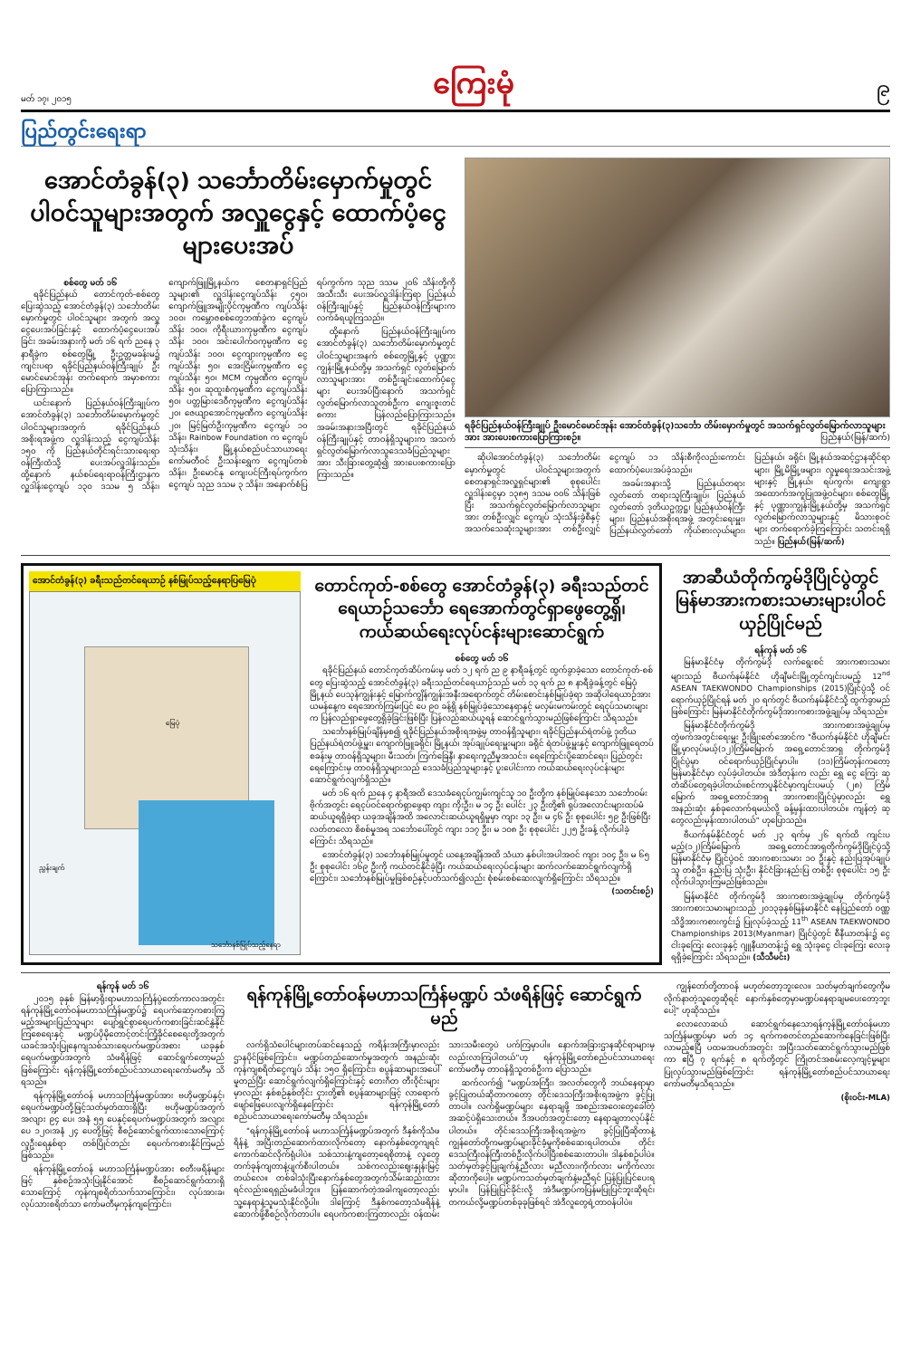မတ် ၁၇၊ ၂၀၁၅
ကြေးမုံ
၉
ပြည်တွင်းရေးရာ
အောင်တံခွန်(၃) သင်္ဘောတိမ်းမှောက်မှုတွင် ပါဝင်သူများအတွက် အလှူငွေနှင့် ထောက်ပံ့ငွေများပေးအပ်
စစ်တွေ မတ် ၁၆
ရခိုင်ပြည်နယ် တောင်ကုတ်-စစ်တွေ ပြေးဆွဲသည့် အောင်တံခွန်(၃) သင်္ဘောတိမ်းမှောက်မှုတွင် ပါဝင်သူများ အတွက် အလှူငွေပေးအပ်ခြင်းနှင့် ထောက်ပံ့ငွေပေးအပ်ခြင်း အခမ်းအနားကို မတ် ၁၆ ရက် ညနေ ၃ နာရီခွဲက စစ်တွေမြို့ ဦးဥတ္တမခန်းမ၌ ကျင်းပရာ ရခိုင်ပြည်နယ်ဝန်ကြီးချုပ် ဦးမောင်မောင်အုန်း တက်ရောက် အမှာစကား ပြောကြားသည်။
ယင်းနောက် ပြည်နယ်ဝန်ကြီးချုပ်က အောင်တံခွန်(၃) သင်္ဘောတိမ်းမှောက်မှုတွင် ပါဝင်သူများအတွက် ရခိုင်ပြည်နယ်အစိုးရအဖွဲ့က လှူဒါန်းသည့် ငွေကျပ်သိန်း ၁၅၀ ကို ပြည်နယ်တိုင်းရင်းသားရေးရာဝန်ကြီးထံသို့ ပေးအပ်လှူဒါန်းသည်။ ထို့နောက် နယ်စပ်ရေးရာဝန်ကြီးဌာနက လှူဒါန်းငွေကျပ် ၁၃၀ ဒသမ ၅ သိန်း၊ ကျောက်ဖြူမြို့နယ်က စေတနာရှင်ပြည်သူများ၏ လှူဒါန်းငွေကျပ်သိန်း ၄၅၀၊ ကျောက်ဖြူအမျိုးပိုင်ကုမ္ပဏီက ကျပ်သိန်း ၁၀၀၊ ကမ္ဘောဇစစ်တွေဘဏ်ခွဲက ငွေကျပ်သိန်း ၁၀၀၊ ကိုရီးယားကုမ္ပဏီက ငွေကျပ်သိန်း ၁၀၀၊ အင်းပေါက်ဝကုမ္ပဏီက ငွေကျပ်သိန်း ၁၀၀၊ ငွေကျားကုမ္ပဏီက ငွေကျပ်သိန်း ၅၀၊ အေးငြိမ်းကုမ္ပဏီက ငွေကျပ်သိန်း ၅၀၊ MCM ကုမ္ပဏီက ငွေကျပ်သိန်း ၅၀၊ ဆုထူးစံကုမ္ပဏီက ငွေကျပ်သိန်း ၅၀၊ ပတ္တမြားဒေဝီကုမ္ပဏီက ငွေကျပ်သိန်း ၂၀၊ ဇေယျာအောင်ကုမ္ပဏီက ငွေကျပ်သိန်း ၂၀၊ မြင့်မြတ်ဦးကုမ္ပဏီက ငွေကျပ် ၁၀ သိန်း၊ Rainbow Foundation က ငွေကျပ်သုံးသိန်း၊ မြို့နယ်စည်ပင်သာယာရေးကော်မတီဝင် ဦးသန်းရွှေက ငွေကျပ်တစ်သိန်း၊ ဦးမောင်နု ကျေးပင်ကြီးရပ်ကွက်က ငွေကျပ် သုည ဒသမ ၃ သိန်း၊ အနောက်စံပြရပ်ကွက်က သုည ဒသမ ၂၀၆ သိန်းတို့ကို အသီးသီး ပေးအပ်လှူဒါန်းကြရာ ပြည်နယ်ဝန်ကြီးချုပ်နှင့် ပြည်နယ်ဝန်ကြီးများက လက်ခံရယူကြသည်။
ထို့နောက် ပြည်နယ်ဝန်ကြီးချုပ်က အောင်တံခွန်(၃) သင်္ဘောတိမ်းမှောက်မှုတွင် ပါဝင်သူများအနက် စစ်တွေမြို့နှင့် ပုဏ္ဏားကျွန်းမြို့နယ်တို့မှ အသက်ရှင် လွတ်မြောက်လာသူများအား တစ်ဦးချင်းထောက်ပံ့ငွေများ ပေးအပ်ပြီးနောက် အသက်ရှင်လွတ်မြောက်လာသူတစ်ဦးက ကျေးဇူးတင်စကား ပြန်လည်ပြောကြားသည်။ အခမ်းအနားအပြီးတွင် ရခိုင်ပြည်နယ်ဝန်ကြီးချုပ်နှင့် တာဝန်ရှိသူများက အသက်ရှင်လွတ်မြောက်လာသူဒေသခံပြည်သူများအား သီးခြားတွေ့ဆုံ၍ အားပေးစကားပြောကြားသည်။
ရခိုင်ပြည်နယ်ဝန်ကြီးချုပ် ဦးမောင်မောင်အုန်း အောင်တံခွန်(၃)သင်္ဘော တိမ်းမှောက်မှုတွင် အသက်ရှင်လွတ်မြောက်လာသူများအား အားပေးစကားပြောကြားစဉ်။ ပြည်နယ်(မြန်/ဆက်)
ဆိုပါအောင်တံခွန်(၃) သင်္ဘောတိမ်းမှောက်မှုတွင် ပါဝင်သူများအတွက် စေတနာရှင်အလှူရှင်များ၏ စုစုပေါင်းလှူဒါန်းငွေမှာ ၁၃၈၅ ဒသမ ၀၀၆ သိန်းဖြစ်ပြီး အသက်ရှင်လွတ်မြောက်လာသူများအား တစ်ဦးလျှင် ငွေကျပ် သုံးသိန်းခွဲစီနှင့် အသက်သေဆုံးသူများအား တစ်ဦးလျှင် ငွေကျပ် ၁၁ သိန်းစီကိုလည်းကောင်း ထောက်ပံ့ပေးအပ်ခဲ့သည်။
အခမ်းအနားသို့ ပြည်နယ်တရားလွှတ်တော် တရားသူကြီးချုပ်၊ ပြည်နယ်လွှတ်တော် ဒုတိယဥက္ကဋ္ဌ၊ ပြည်နယ်ဝန်ကြီးများ၊ ပြည်နယ်အစိုးရအဖွဲ့ အတွင်းရေးမှူး၊ ပြည်နယ်လွှတ်တော် ကိုယ်စားလှယ်များ၊ ပြည်နယ်၊ ခရိုင်၊ မြို့နယ်အဆင့်ဌာနဆိုင်ရာများ၊ မြို့မိမြို့ဖများ၊ လူမှုရေးအသင်းအဖွဲ့များနှင့် မြို့နယ်၊ ရပ်ကွက်၊ ကျေးရွာအထောက်အကူပြုအဖွဲ့ဝင်များ၊ စစ်တွေမြို့နှင့် ပုဏ္ဏားကျွန်းမြို့နယ်တို့မှ အသက်ရှင်လွတ်မြောက်လာသူများနှင့် မိသားစုဝင်များ တက်ရောက်ခဲ့ကြကြောင်း သတင်းရရှိသည်။ ပြည်နယ်(မြန်/ဆက်)
အောင်တံခွန်(၃) ခရီးသည်တင်ရေယာဉ် နစ်မြုပ်သည့်နေရာပြမြေပုံ
မြေပုံ
ညွှန်းချက်
သင်္ဘောနစ်မြုပ်သည့်နေရာ
တောင်ကုတ်-စစ်တွေ အောင်တံခွန်(၃) ခရီးသည်တင် ရေယာဉ်သင်္ဘော ရေအောက်တွင်ရှာဖွေတွေ့ရှိ၊ ကယ်ဆယ်ရေးလုပ်ငန်းများဆောင်ရွက်
စစ်တွေ မတ် ၁၆
ရခိုင်ပြည်နယ် တောင်ကုတ်ဆိပ်ကမ်းမှ မတ် ၁၂ ရက် ည ၉ နာရီခန့်တွင် ထွက်ခွာခဲ့သော တောင်ကုတ်-စစ်တွေ ပြေးဆွဲသည့် အောင်တံခွန်(၃) ခရီးသည်တင်ရေယာဉ်သည် မတ် ၁၃ ရက် ည ၈ နာရီခွဲခန့်တွင် မြေပုံမြို့နယ် ပေသုန်ကျွန်းနှင့် မြောက်ကျွိန်ကျွန်းအနီးအရောက်တွင် တိမ်းစောင်းနစ်မြုပ်ခဲ့ရာ အဆိုပါရေယာဉ်အား ယမန်နေ့က ရေအောက်ကြမ်းပြင် ပေ ၉၀ ခန့်ရှိ နစ်မြုပ်ခဲ့သောနေရာနှင့် မလှမ်းမကမ်းတွင် ရေငုပ်သမားများက ပြန်လည်ရှာဖွေတွေ့ရှိခဲ့ခြင်းဖြစ်ပြီး ပြန်လည်ဆယ်ယူရန် ဆောင်ရွက်သွားမည်ဖြစ်ကြောင်း သိရသည်။
သင်္ဘောနစ်မြုပ်ချိန်မှစ၍ ရခိုင်ပြည်နယ်အစိုးရအဖွဲ့မှ တာဝန်ရှိသူများ၊ ရခိုင်ပြည်နယ်ရဲတပ်ဖွဲ့ ဒုတိယပြည်နယ်ရဲတပ်ဖွဲ့မှူး၊ ကျောက်ဖြူခရိုင်၊ မြို့နယ်၊ အုပ်ချုပ်ရေးမှူးများ၊ ခရိုင် ရဲတပ်ဖွဲ့မှူးနှင့် ကျောက်ဖြူရေတပ်စခန်းမှ တာဝန်ရှိသူများ၊ မီးသတ်၊ ကြက်ခြေနီ၊ နာရေးကူညီမှုအသင်း၊ ရေကြောင်းပို့ဆောင်ရေး၊ ပြည်တွင်းရေကြောင်းမှ တာဝန်ရှိသူများသည် ဒေသခံပြည်သူများနှင့် ပူးပေါင်းကာ ကယ်ဆယ်ရေးလုပ်ငန်းများ ဆောင်ရွက်လျက်ရှိသည်။
မတ် ၁၆ ရက် ညနေ ၄ နာရီအထိ ဒေသခံရေငုပ်ကျွမ်းကျင်သူ ၁၀ ဦးတို့က နစ်မြုပ်နေသော သင်္ဘောဝမ်းဗိုက်အတွင်း ရေငုပ်ဝင်ရောက်ရှာဖွေရာ ကျား ကိုးဦး၊ မ ၁၄ ဦး ပေါင်း ၂၃ ဦးတို့၏ ရုပ်အလောင်းများထပ်မံဆယ်ယူရရှိခဲ့ရာ ယခုအချိန်အထိ အလောင်းဆယ်ယူရရှိမှုမှာ ကျား ၁၃ ဦး၊ မ ၄၆ ဦး စုစုပေါင်း ၅၉ ဦးဖြစ်ပြီး လတ်တလော စိစစ်မှုအရ သင်္ဘောပေါ်တွင် ကျား ၁၁၇ ဦး၊ မ ၁၀၈ ဦး စုစုပေါင်း ၂၂၅ ဦးခန့် လိုက်ပါခဲ့ကြောင်း သိရသည်။
အောင်တံခွန်(၃) သင်္ဘောနစ်မြုပ်မှုတွင် ယနေ့အချိန်အထိ သံယာ နှစ်ပါးအပါအဝင် ကျား ၁၀၄ ဦး၊ မ ၆၅ ဦး စုစုပေါင်း ၁၆၉ ဦးကို ကယ်တင်နိုင်ခဲ့ပြီး ကယ်ဆယ်ရေးလုပ်ငန်းများ ဆက်လက်ဆောင်ရွက်လျက်ရှိကြောင်း၊ သင်္ဘောနစ်မြုပ်မှုဖြစ်စဉ်နှင့်ပတ်သက်၍လည်း စုံစမ်းစစ်ဆေးလျက်ရှိကြောင်း သိရသည်။ (သတင်းစဉ်)
အာဆီယံတိုက်ကွမ်ဒိုပြိုင်ပွဲတွင် မြန်မာအားကစားသမားများပါဝင်ယှဉ်ပြိုင်မည်
ရန်ကုန် မတ် ၁၆
မြန်မာနိုင်ငံမှ တိုက်ကွမ်ဒို လက်ရွေးစင် အားကစားသမားများသည် ဗီယက်နမ်နိုင်ငံ ဟိုချီမင်းမြို့တွင်ကျင်းပမည့် 12<sup>nd</sup> ASEAN TAEKWONDO Championships (2015)ပြိုင်ပွဲသို့ ဝင်ရောက်ယှဉ်ပြိုင်ရန် မတ် ၂၀ ရက်တွင် ဗီယက်နမ်နိုင်ငံသို့ ထွက်ခွာမည်ဖြစ်ကြောင်း မြန်မာနိုင်ငံတိုက်ကွမ်ဒိုအားကစားအဖွဲ့ချုပ်မှ သိရသည်။
မြန်မာနိုင်ငံတိုက်ကွမ်ဒို အားကစားအဖွဲ့ချုပ်မှတွဲဖက်အတွင်းရေးမှူး ဦးဖြိုးဇော်အောင်က "ဗီယက်နမ်နိုင်ငံ ဟိုချီမင်းမြို့မှာလုပ်မယ့်(၁၂)ကြိမ်မြောက် အရှေ့တောင်အာရှ တိုက်ကွမ်ဒိုပြိုင်ပွဲမှာ ဝင်ရောက်ယှဉ်ပြိုင်မှာပါ။ (၁၁)ကြိမ်တုန်းကတော့ မြန်မာနိုင်ငံမှာ လုပ်ခဲ့ပါတယ်။ အဲဒီတုန်းက လည်း ရွှေ ငွေ ကြေး ဆုတံဆိပ်တွေရခဲ့ပါတယ်။စင်ကာပူနိုင်ငံမှာကျင်းပမယ့် (၂၈) ကြိမ်မြောက် အရှေ့တောင်အာရှ အားကစားပြိုင်ပွဲမှာလည်း ရွှေ အနည်းဆုံး နှစ်ခုလောက်ရမယ်လို့ ခန့်မှန်းထားပါတယ်။ ကျန်တဲ့ ဆုတွေလည်းမှန်းထားပါတယ်" ဟုပြောသည်။
ဗီယက်နမ်နိုင်ငံတွင် မတ် ၂၃ ရက်မှ ၂၆ ရက်ထိ ကျင်းပမည့်(၁၂)ကြိမ်မြောက် အရှေ့တောင်အာရှတိုက်ကွမ်ဒိုပြိုင်ပွဲသို့ မြန်မာနိုင်ငံမှ ပြိုင်ပွဲဝင် အားကစားသမား ၁၀ ဦးနှင့် နည်းပြအုပ်ချုပ်သူ တစ်ဦး၊ နည်းပြ သုံးဦး၊ နိုင်ငံခြားနည်းပြ တစ်ဦး စုစုပေါင်း ၁၅ ဦး လိုက်ပါသွားကြမည်ဖြစ်သည်။
မြန်မာနိုင်ငံ တိုက်ကွမ်ဒို အားကစားအဖွဲ့ချုပ်မှ တိုက်ကွမ်ဒိုအားကစားသမားများသည် ၂၀၁၃ခုနှစ်မြန်မာနိုင်ငံ နေပြည်တော် ဝဏ္ဏသိဒ္ဓိအားကစားကွင်း၌ ပြုလုပ်ခဲ့သည့် 11<sup>th</sup> ASEAN TAEKWONDO Championships 2013(Myanmar) ပြိုင်ပွဲတွင် စီနီယာတန်း၌ ငွေ ငါးခုကြေး လေးခုနှင့် ဂျူနီယာတန်း၌ ရွှေ သုံးခုငွေ ငါးခုကြေး လေးခု ရရှိခဲ့ကြောင်း သိရသည်။ (သီသီမင်း)
ရန်ကုန် မတ် ၁၆
၂၀၁၅ ခုနှစ် မြန်မာ့ရိုးရာမဟာသင်္ကြန်ပွဲတော်ကာလအတွင်း ရန်ကုန်မြို့တော်ဝန်မဟာသင်္ကြန်မဏ္ဍပ်၌ ရေပက်ဆော့ကစားကြမည့်အများပြည်သူများ ပျော်ရွှင်စွာရေပက်ကစားခြင်းဆင်နွှဲနိုင်ကြစေရေးနှင့် မဏ္ဍပ်ပိုမိုတောင့်တင်းကြံ့ခိုင်စေရေးတို့အတွက် ယခင်အသုံးပြုနေကျသစ်သားရေပက်မဏ္ဍပ်အစား ယခုနှစ်ရေပက်မဏ္ဍပ်အတွက် သံဖရိန်ဖြင့် ဆောင်ရွက်တော့မည်ဖြစ်ကြောင်း ရန်ကုန်မြို့တော်စည်ပင်သာယာရေးကော်မတီမှ သိရသည်။
ရန်ကုန်မြို့တော်ဝန် မဟာသင်္ကြန်မဏ္ဍပ်အား ဗဟိုမဏ္ဍပ်နှင့်၊ ရေပက်မဏ္ဍပ်တို့ဖြင့်သတ်မှတ်ထားရှိပြီး ဗဟိုမဏ္ဍပ်အတွက် အလျား ၉၄ ပေ၊ အနံ ၅၅ ပေနှင့်ရေပက်မဏ္ဍပ်အတွက် အလျား ပေ ၁၂၀၊အနံ ၂၄ ပေတို့ဖြင့် စီစဉ်ဆောင်ရွက်ထားသောကြောင့် လူဦးရေနှစ်ရာ တစ်ပြိုင်တည်း ရေပက်ကစားနိုင်ကြမည်ဖြစ်သည်။
ရန်ကုန်မြို့တော်ဝန် မဟာသင်္ကြန်မဏ္ဍပ်အား စတီးဖရိန်များဖြင့် နှစ်စဉ်အသုံးပြုနိုင်အောင် စီစဉ်ဆောင်ရွက်ထားရှိသောကြောင့် ကုန်ကျစရိတ်သက်သာကြောင်း၊ လုပ်အားခ၊ လုပ်သားစရိတ်သာ ကော်မတီမှကုန်ကျကြောင်း၊
ရန်ကုန်မြို့တော်ဝန်မဟာသင်္ကြန်မဏ္ဍပ် သံဖရိန်ဖြင့် ဆောင်ရွက်မည်
လက်ရှိသံပေါင်များတပ်ဆင်နေသည့် ကရိန်းအကြီးမှာလည်း ဌာနပိုင်ဖြစ်ကြောင်း၊ မဏ္ဍပ်တည်ဆောက်မှုအတွက် အနည်းဆုံးကုန်ကျစရိတ်ငွေကျပ် သိန်း ၁၅၀ ရှိကြောင်း၊ စပွန်ဆာများအပေါ် မူတည်ပြီး ဆောင်ရွက်လျက်ရှိကြောင်းနှင့် တေးဂီတ တီးဝိုင်းများမှာလည်း နှစ်စဉ်နှစ်တိုင်း ငှားတို့၏ စပွန်ဆာများဖြင့် လာရောက်ဖျော်ဖြေပေးလျက်ရှိနေကြောင်း ရန်ကုန်မြို့တော်စည်ပင်သာယာရေးကော်မတီမှ သိရသည်။
"ရန်ကုန်မြို့တော်ဝန် မဟာသင်္ကြန်မဏ္ဍပ်အတွက် ဒီနှစ်ကိုသံဖရိန်နဲ့ အပြီးတည်ဆောက်ထားလိုက်တော့ နောက်နှစ်တွေကျရင် ကောက်ဆင်လိုက်ရုံပါပဲ။ သစ်သားနဲ့ကျတော့ရေစိုတာနဲ့ လူတွေတက်ခုန်ကျတာနဲ့ပျက်စီးပါတယ်။ သစ်ကလည်းဈေးနှုန်းမြင့်တယ်လေ။ တစ်ခါသုံးပြီးနောက်နှစ်တွေအတွက်သိမ်းဆည်းထားရင်လည်းရေရှည်မခံပါဘူး။ ပြန်ဆောက်တဲ့အခါကျတော့လည်း သူ့နေရာနဲ့သူမသုံးနိုင်လို့ပါ။ ဒါကြောင့် ဒီနှစ်ကတော့သံဖရိန်နဲ့ဆောက်ဖို့စီစဉ်လိုက်တာပါ။ ရေပက်ကစားကြတာလည်း ဝန်ထမ်းသားသမီးတွေပဲ ပက်ကြမှာပါ။ နောက်အခြားဌာနဆိုင်ရာများမှလည်းလာကြပါတယ်"ဟု ရန်ကုန်မြို့တော်စည်ပင်သာယာရေးကော်မတီမှ တာဝန်ရှိသူတစ်ဦးက ပြောသည်။
ဆက်လက်၍ "မဏ္ဍပ်အကြီး၊ အလတ်တွေကို ဘယ်နေရာမှာခွင့်ပြုတယ်ဆိုတာကတော့ တိုင်းဒေသကြီးအစိုးရအဖွဲ့က ခွင့်ပြုတာပါ။ လက်ရှိမဏ္ဍပ်များ နေရာချဖို့ အစည်းအဝေးတွေခေါ်တဲ့အဆင့်ပဲရှိသေးတယ်။ ဒီအပတ်အတွင်းတော့ နေရာချတာလုပ်နိုင်ပါတယ်။ တိုင်းဒေသကြီးအစိုးရအဖွဲ့က ခွင့်ပြုပြီဆိုတာနဲ့ ကျွန်တော်တို့ကမဏ္ဍပ်များခိုင်ခံ့မှုကိုစစ်ဆေးရပါတယ်။ တိုင်းဒေသကြီးဝန်ကြီးတစ်ဦးလိုက်ပါပြီးစစ်ဆေးတာပါ။ ဒါနှစ်စဉ်ပါပဲ။ သတ်မှတ်ခွင့်ပြုချက်နဲ့ညီလား မညီလား၊ကိုက်လား မကိုက်လားဆိုတာကိုပေါ့။ မဏ္ဍပ်ကသတ်မှတ်ချက်နဲ့မညီရင် ပြန်ပြုပြင်ပေးရမှာပါ။ ပြန်ပြုပြင်ခိုင်းလို့ အဲဒီမဏ္ဍပ်ကပြန်မပြုပြင်ဘူးဆိုရင်၊ တကယ်လို့မဏ္ဍပ်တစ်ခုခုဖြစ်ရင် အဲဒီလူတွေရဲ့တာဝန်ပါပဲ။
ကျွန်တော်တို့တာဝန် မဟုတ်တော့ဘူးလေ။ သတ်မှတ်ချက်တွေကိုမလိုက်နာတဲ့သူတွေဆိုရင် နောက်နှစ်တွေမှာမဏ္ဍပ်နေရာချမပေးတော့ဘူးပေါ့" ဟုဆိုသည်။
လောလောဆယ် ဆောင်ရွက်နေသောရန်ကုန်မြို့တော်ဝန်မဟာသင်္ကြန်မဏ္ဍပ်မှာ မတ် ၁၄ ရက်ကစတင်တည်ဆောက်နေခြင်းဖြစ်ပြီး လာမည့်ဧပြီ ပထမအပတ်အတွင်း အပြီးသတ်ဆောင်ရွက်သွားမည်ဖြစ်ကာ ဧပြီ ၇ ရက်နှင့် ၈ ရက်တို့တွင် ကြိုတင်အစမ်းလေ့ကျင့်မှုများ ပြုလုပ်သွားမည်ဖြစ်ကြောင်း ရန်ကုန်မြို့တော်စည်ပင်သာယာရေးကော်မတီမှသိရသည်။
(စိုးဝင်း-MLA)